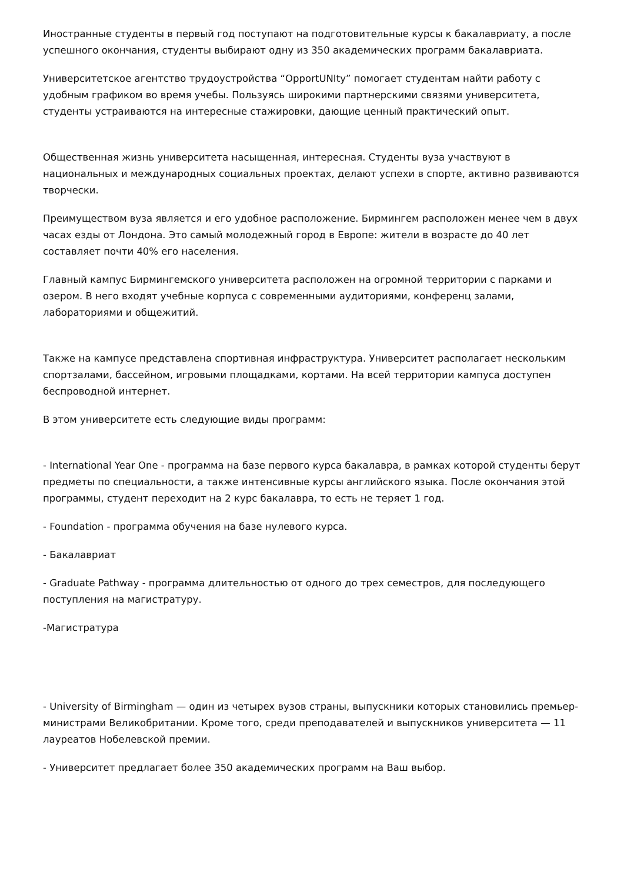Иностранные студенты в первый год поступают на подготовительные курсы к бакалавриату, а после успешного окончания, студенты выбирают одну из 350 академических программ бакалавриата.
Университетское агентство трудоустройства “OpportUNIty” помогает студентам найти работу с удобным графиком во время учебы. Пользуясь широкими партнерскими связями университета, студенты устраиваются на интересные стажировки, дающие ценный практический опыт.
Общественная жизнь университета насыщенная, интересная. Студенты вуза участвуют в национальных и международных социальных проектах, делают успехи в спорте, активно развиваются творчески.
Преимуществом вуза является и его удобное расположение. Бирмингем расположен менее чем в двух часах езды от Лондона. Это самый молодежный город в Европе: жители в возрасте до 40 лет составляет почти 40% его населения.
Главный кампус Бирмингемского университета расположен на огромной территории с парками и озером. В него входят учебные корпуса с современными аудиториями, конференц залами, лабораториями и общежитий.
Также на кампусе представлена спортивная инфраструктура. Университет располагает нескольким спортзалами, бассейном, игровыми площадками, кортами. На всей территории кампуса доступен беспроводной интернет.
В этом университете есть следующие виды программ:
- International Year One - программа на базе первого курса бакалавра, в рамках которой студенты берут предметы по специальности, а также интенсивные курсы английского языка. После окончания этой программы, студент переходит на 2 курс бакалавра, то есть не теряет 1 год.
- Foundation - программа обучения на базе нулевого курса.
- Бакалавриат
- Graduate Pathway - программа длительностью от одного до трех семестров, для последующего поступления на магистратуру.
-Магистратура
- University of Birmingham — один из четырех вузов страны, выпускники которых становились премьер-министрами Великобритании. Кроме того, среди преподавателей и выпускников университета — 11 лауреатов Нобелевской премии.
- Университет предлагает более 350 академических программ на Ваш выбор.